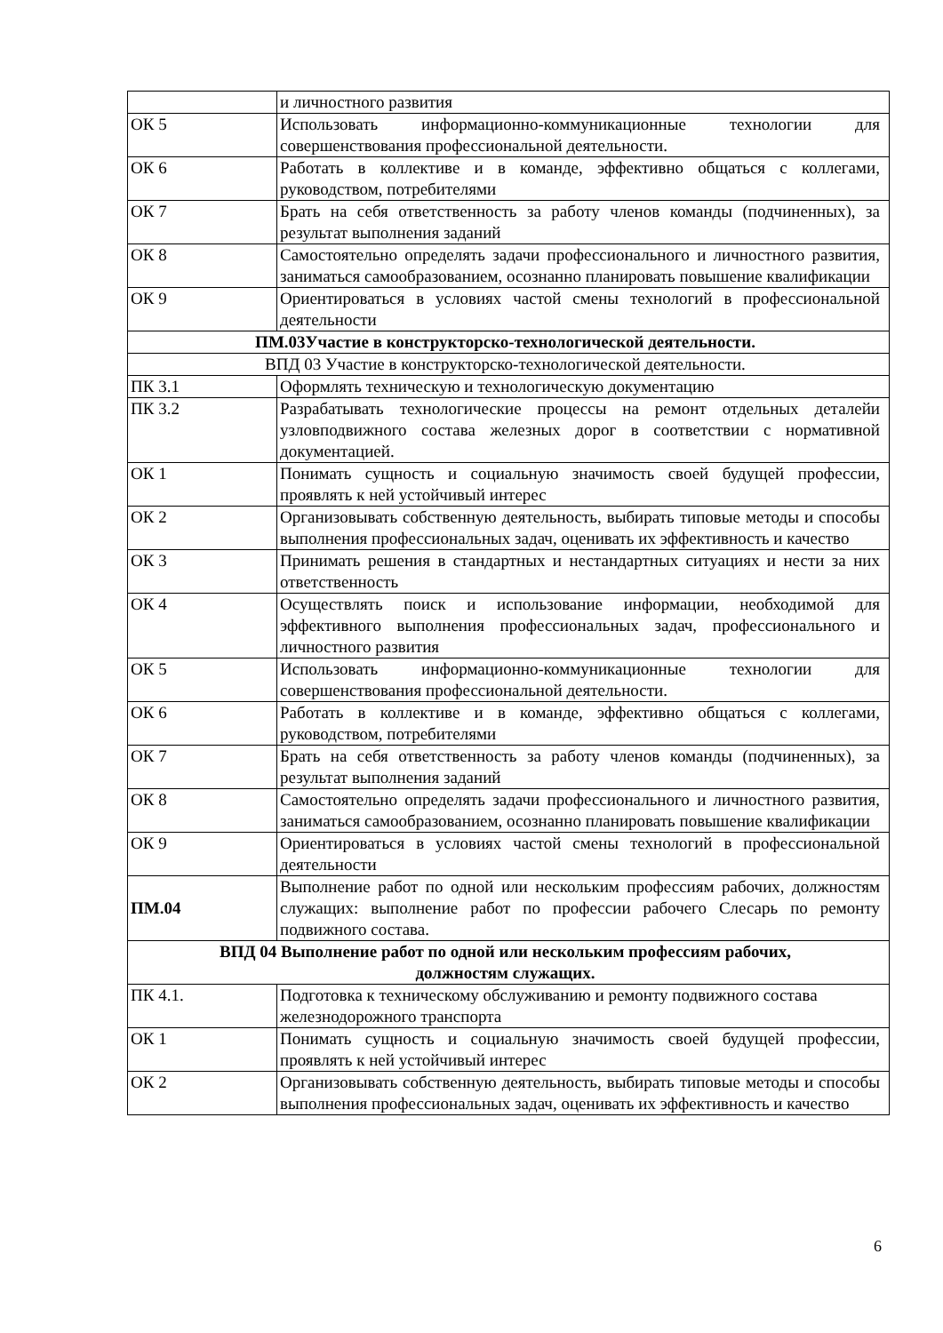| | и личностного развития |
| ОК 5 | Использовать информационно-коммуникационные технологии для совершенствования профессиональной деятельности. |
| ОК 6 | Работать в коллективе и в команде, эффективно общаться с коллегами, руководством, потребителями |
| ОК 7 | Брать на себя ответственность за работу членов команды (подчиненных), за результат выполнения заданий |
| ОК 8 | Самостоятельно определять задачи профессионального и личностного развития, заниматься самообразованием, осознанно планировать повышение квалификации |
| ОК 9 | Ориентироваться в условиях частой смены технологий в профессиональной деятельности |
| ПМ.03Участие в конструкторско-технологической деятельности. | |
| ВПД 03 Участие в конструкторско-технологической деятельности. | |
| ПК 3.1 | Оформлять техническую и технологическую документацию |
| ПК 3.2 | Разрабатывать технологические процессы на ремонт отдельных деталейи узловподвижного состава железных дорог в соответствии с нормативной документацией. |
| ОК 1 | Понимать сущность и социальную значимость своей будущей профессии, проявлять к ней устойчивый интерес |
| ОК 2 | Организовывать собственную деятельность, выбирать типовые методы и способы выполнения профессиональных задач, оценивать их эффективность и качество |
| ОК 3 | Принимать решения в стандартных и нестандартных ситуациях и нести за них ответственность |
| ОК 4 | Осуществлять поиск и использование информации, необходимой для эффективного выполнения профессиональных задач, профессионального и личностного развития |
| ОК 5 | Использовать информационно-коммуникационные технологии для совершенствования профессиональной деятельности. |
| ОК 6 | Работать в коллективе и в команде, эффективно общаться с коллегами, руководством, потребителями |
| ОК 7 | Брать на себя ответственность за работу членов команды (подчиненных), за результат выполнения заданий |
| ОК 8 | Самостоятельно определять задачи профессионального и личностного развития, заниматься самообразованием, осознанно планировать повышение квалификации |
| ОК 9 | Ориентироваться в условиях частой смены технологий в профессиональной деятельности |
| ПМ.04 | Выполнение работ по одной или нескольким профессиям рабочих, должностям служащих: выполнение работ по профессии рабочего Слесарь по ремонту подвижного состава. |
| ВПД 04 Выполнение работ по одной или нескольким профессиям рабочих, должностям служащих. | |
| ПК 4.1. | Подготовка к техническому обслуживанию и ремонту подвижного состава железнодорожного транспорта |
| ОК 1 | Понимать сущность и социальную значимость своей будущей профессии, проявлять к ней устойчивый интерес |
| ОК 2 | Организовывать собственную деятельность, выбирать типовые методы и способы выполнения профессиональных задач, оценивать их эффективность и качество |
6